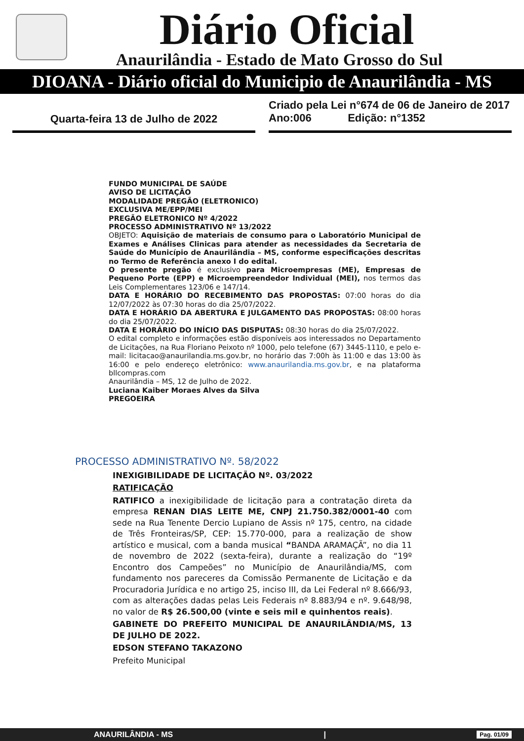Diário Oficial
Anaurilândia - Estado de Mato Grosso do Sul
DIOANA - Diário oficial do Municipio de Anaurilândia - MS
Quarta-feira 13 de Julho de 2022
Criado pela Lei n°674 de 06 de Janeiro de 2017
Ano:006 Edição: n°1352
FUNDO MUNICIPAL DE SAÚDE
AVISO DE LICITAÇÃO
MODALIDADE PREGÃO (ELETRONICO)
EXCLUSIVA ME/EPP/MEI
PREGÃO ELETRONICO Nº 4/2022
PROCESSO ADMINISTRATIVO Nº 13/2022
OBJETO: Aquisição de materiais de consumo para o Laboratório Municipal de Exames e Análises Clinicas para atender as necessidades da Secretaria de Saúde do Município de Anaurilândia – MS, conforme especificações descritas no Termo de Referência anexo I do edital.
O presente pregão é exclusivo para Microempresas (ME), Empresas de Pequeno Porte (EPP) e Microempreendedor Individual (MEI), nos termos das Leis Complementares 123/06 e 147/14.
DATA E HORÁRIO DO RECEBIMENTO DAS PROPOSTAS: 07:00 horas do dia 12/07/2022 às 07:30 horas do dia 25/07/2022.
DATA E HORÁRIO DA ABERTURA E JULGAMENTO DAS PROPOSTAS: 08:00 horas do dia 25/07/2022.
DATA E HORÁRIO DO INÍCIO DAS DISPUTAS: 08:30 horas do dia 25/07/2022.
O edital completo e informações estão disponíveis aos interessados no Departamento de Licitações, na Rua Floriano Peixoto nº 1000, pelo telefone (67) 3445-1110, e pelo e-mail: licitacao@anaurilandia.ms.gov.br, no horário das 7:00h às 11:00 e das 13:00 às 16:00 e pelo endereço eletrônico: www.anaurilandia.ms.gov.br, e na plataforma bllcompras.com
Anaurilândia – MS, 12 de Julho de 2022.
Luciana Kaiber Moraes Alves da Silva
PREGOEIRA
PROCESSO ADMINISTRATIVO Nº. 58/2022
INEXIGIBILIDADE DE LICITAÇÃO Nº. 03/2022
RATIFICAÇÃO
RATIFICO a inexigibilidade de licitação para a contratação direta da empresa RENAN DIAS LEITE ME, CNPJ 21.750.382/0001-40 com sede na Rua Tenente Dercio Lupiano de Assis nº 175, centro, na cidade de Três Fronteiras/SP, CEP: 15.770-000, para a realização de show artístico e musical, com a banda musical “BANDA ARAMAÇÃ”, no dia 11 de novembro de 2022 (sexta-feira), durante a realização do “19º Encontro dos Campeões” no Município de Anaurilândia/MS, com fundamento nos pareceres da Comissão Permanente de Licitação e da Procuradoria Jurídica e no artigo 25, inciso III, da Lei Federal nº 8.666/93, com as alterações dadas pelas Leis Federais nº 8.883/94 e nº. 9.648/98, no valor de R$ 26.500,00 (vinte e seis mil e quinhentos reais).
GABINETE DO PREFEITO MUNICIPAL DE ANAURILÂNDIA/MS, 13 DE JULHO DE 2022.
EDSON STEFANO TAKAZONO
Prefeito Municipal
ANAURILÂNDIA - MS | Pag. 01/09